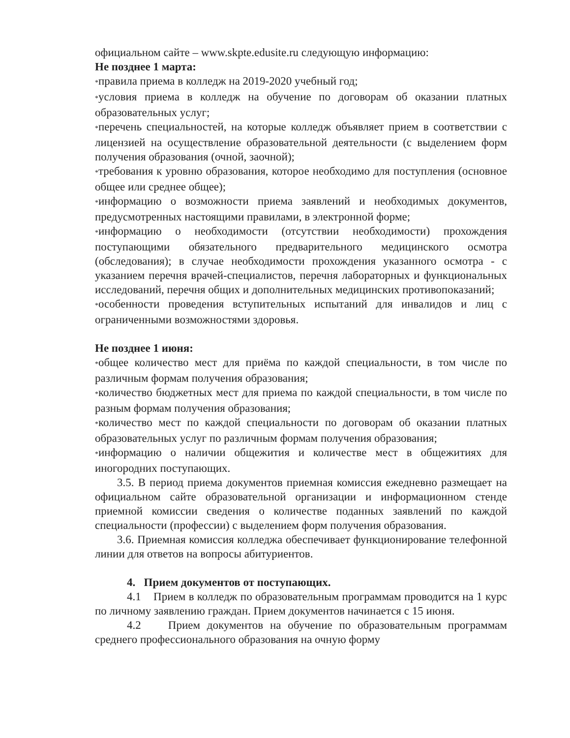официальном сайте – www.skpte.edusite.ru следующую информацию:
Не позднее 1 марта:
*правила приема в колледж на 2019-2020 учебный год;
*условия приема в колледж на обучение по договорам об оказании платных образовательных услуг;
*перечень специальностей, на которые колледж объявляет прием в соответствии с лицензией на осуществление образовательной деятельности (с выделением форм получения образования (очной, заочной);
*требования к уровню образования, которое необходимо для поступления (основное общее или среднее общее);
*информацию о возможности приема заявлений и необходимых документов, предусмотренных настоящими правилами, в электронной форме;
*информацию о необходимости (отсутствии необходимости) прохождения поступающими обязательного предварительного медицинского осмотра (обследования); в случае необходимости прохождения указанного осмотра - с указанием перечня врачей-специалистов, перечня лабораторных и функциональных исследований, перечня общих и дополнительных медицинских противопоказаний;
*особенности проведения вступительных испытаний для инвалидов и лиц с ограниченными возможностями здоровья.
Не позднее 1 июня:
*общее количество мест для приёма по каждой специальности, в том числе по различным формам получения образования;
*количество бюджетных мест для приема по каждой специальности, в том числе по разным формам получения образования;
*количество мест по каждой специальности по договорам об оказании платных образовательных услуг по различным формам получения образования;
*информацию о наличии общежития и количестве мест в общежитиях для иногородних поступающих.
3.5. В период приема документов приемная комиссия ежедневно размещает на официальном сайте образовательной организации и информационном стенде приемной комиссии сведения о количестве поданных заявлений по каждой специальности (профессии) с выделением форм получения образования.
3.6. Приемная комиссия колледжа обеспечивает функционирование телефонной линии для ответов на вопросы абитуриентов.
4. Прием документов от поступающих.
4.1 Прием в колледж по образовательным программам проводится на 1 курс по личному заявлению граждан. Прием документов начинается с 15 июня.
4.2 Прием документов на обучение по образовательным программам среднего профессионального образования на очную форму